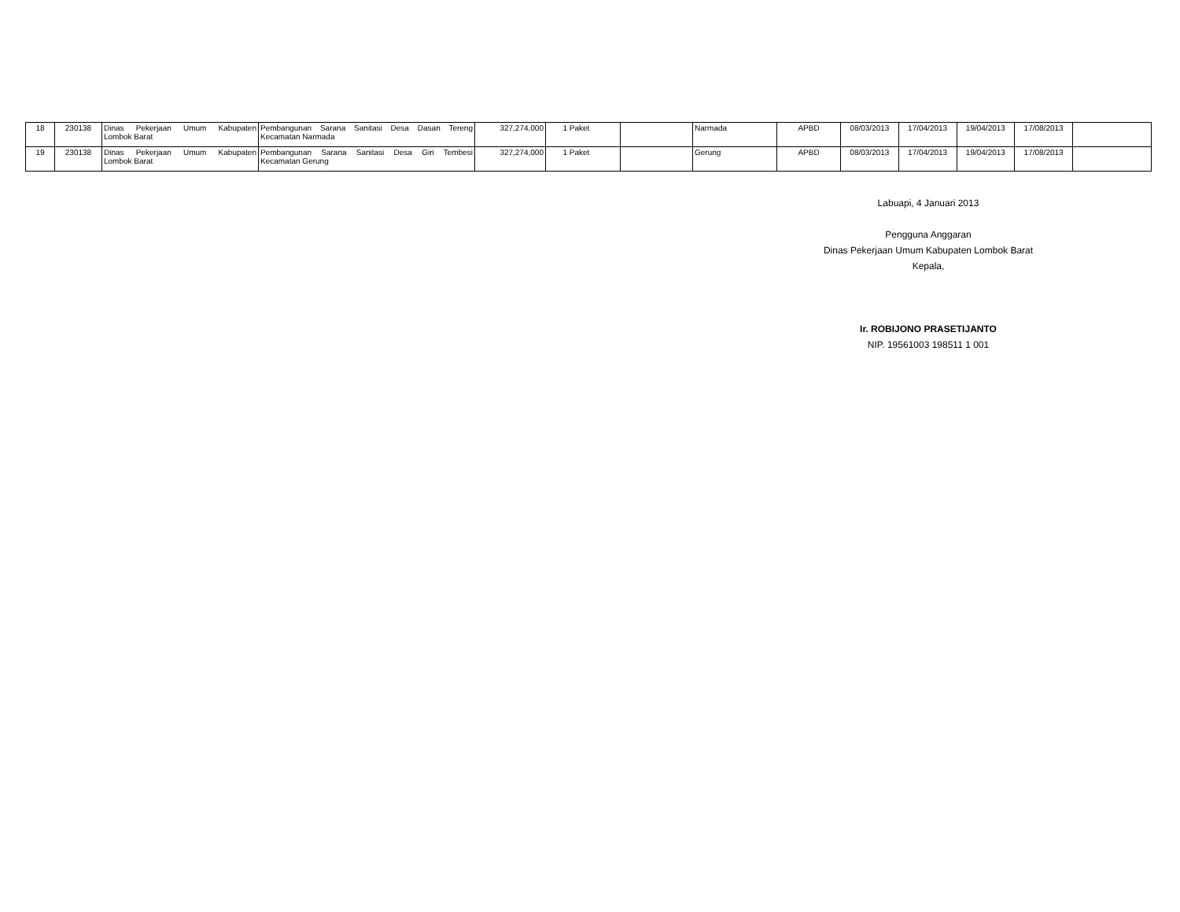| 18 | 230138 | Dinas Pekerjaan Umum Kabupaten Lombok Barat | Pembangunan Sarana Sanitasi Desa Dasan Tereng Kecamatan Narmada | 327,274,000 | 1 Paket | | Narmada | APBD | 08/03/2013 | 17/04/2013 | 19/04/2013 | 17/08/2013 | |
| 19 | 230138 | Dinas Pekerjaan Umum Kabupaten Lombok Barat | Pembangunan Sarana Sanitasi Desa Giri Tembesi Kecamatan Gerung | 327,274,000 | 1 Paket | | Gerung | APBD | 08/03/2013 | 17/04/2013 | 19/04/2013 | 17/08/2013 | |
Labuapi, 4 Januari 2013
Pengguna Anggaran
Dinas Pekerjaan Umum Kabupaten Lombok Barat
Kepala,
Ir. ROBIJONO PRASETIJANTO
NIP. 19561003 198511 1 001